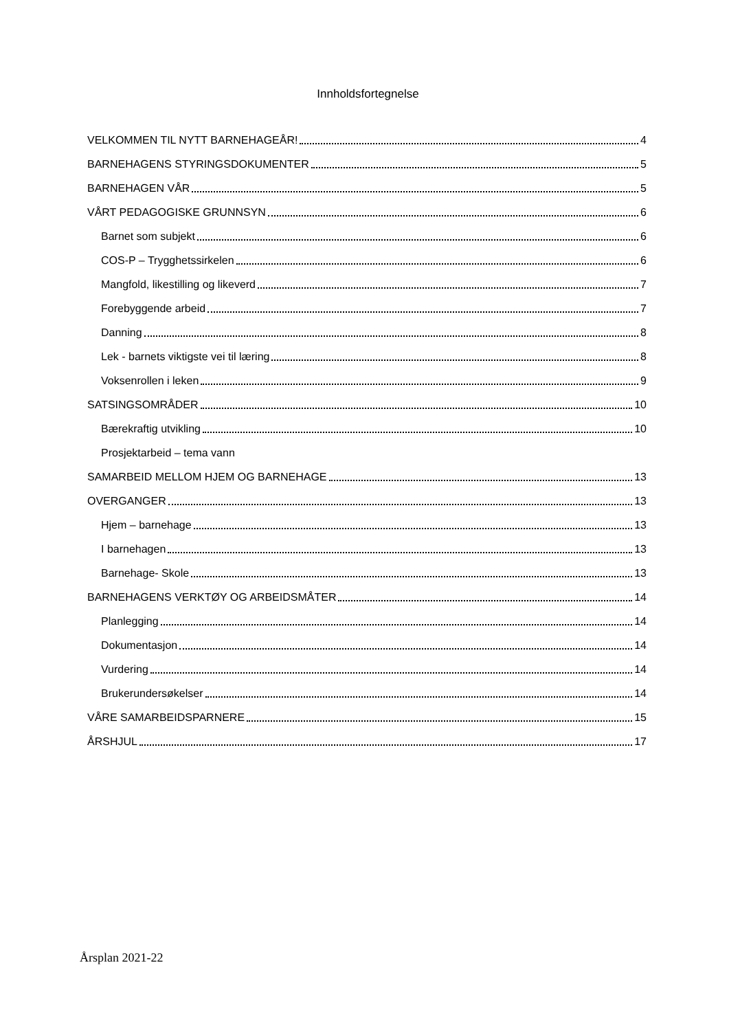Innholdsfortegnelse
VELKOMMEN TIL NYTT BARNEHAGEÅR! 4
BARNEHAGENS STYRINGSDOKUMENTER 5
BARNEHAGEN VÅR 5
VÅRT PEDAGOGISKE GRUNNSYN 6
Barnet som subjekt 6
COS-P – Trygghetssirkelen 6
Mangfold, likestilling og likeverd 7
Forebyggende arbeid 7
Danning 8
Lek - barnets viktigste vei til læring 8
Voksenrollen i leken 9
SATSINGSOMRÅDER 10
Bærekraftig utvikling 10
Prosjektarbeid – tema vann
SAMARBEID MELLOM HJEM OG BARNEHAGE 13
OVERGANGER 13
Hjem – barnehage 13
I barnehagen 13
Barnehage- Skole 13
BARNEHAGENS VERKTØY OG ARBEIDSMÅTER 14
Planlegging 14
Dokumentasjon 14
Vurdering 14
Brukerundersøkelser 14
VÅRE SAMARBEIDSPARNERE 15
ÅRSHJUL 17
Årsplan 2021-22